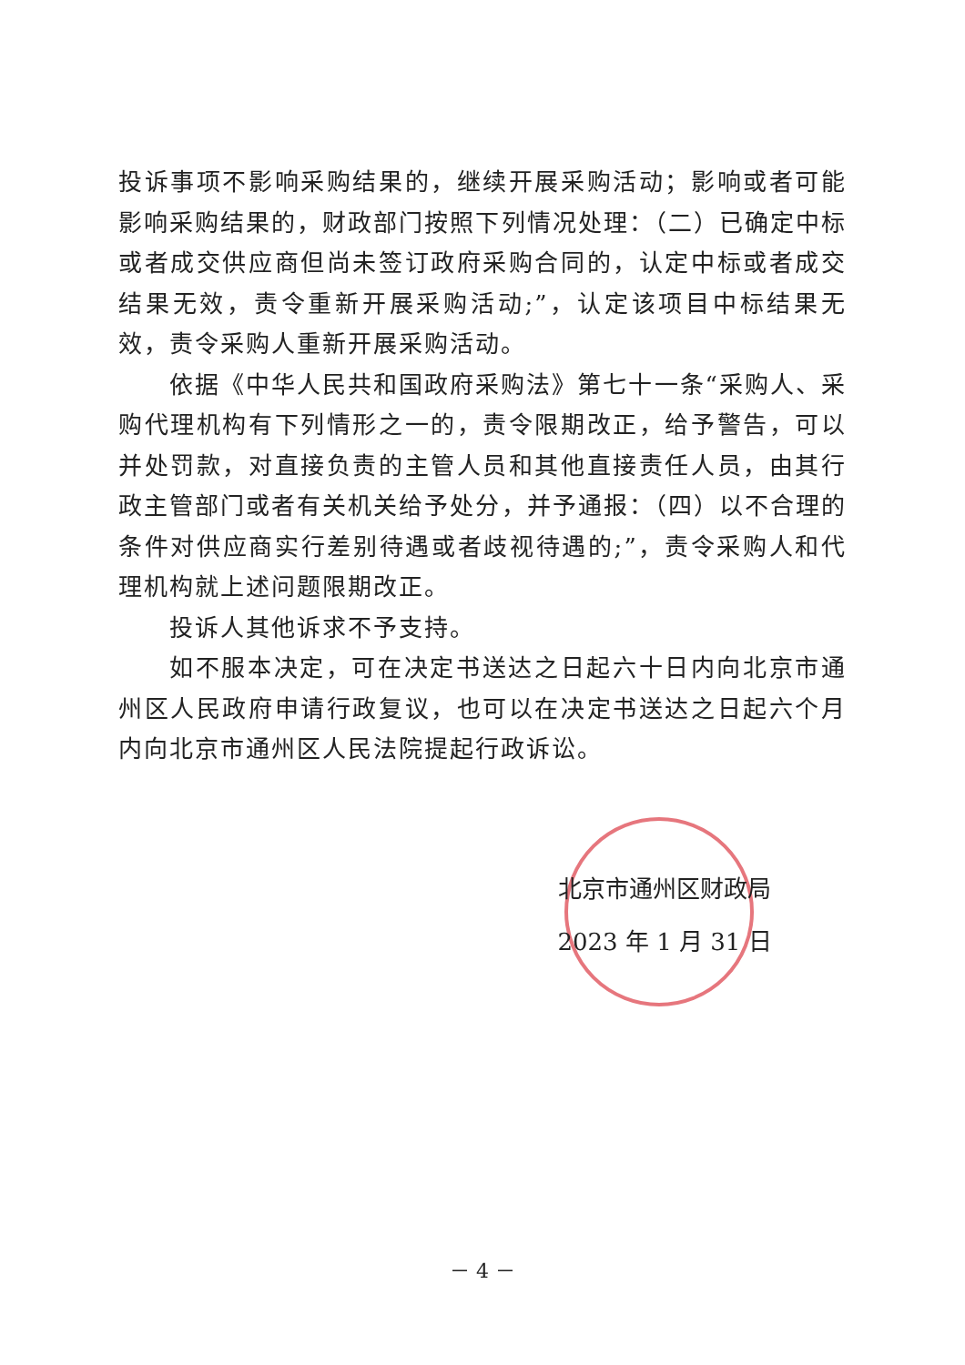投诉事项不影响采购结果的，继续开展采购活动；影响或者可能影响采购结果的，财政部门按照下列情况处理：（二）已确定中标或者成交供应商但尚未签订政府采购合同的，认定中标或者成交结果无效，责令重新开展采购活动;”，认定该项目中标结果无效，责令采购人重新开展采购活动。
依据《中华人民共和国政府采购法》第七十一条“采购人、采购代理机构有下列情形之一的，责令限期改正，给予警告，可以并处罚款，对直接负责的主管人员和其他直接责任人员，由其行政主管部门或者有关机关给予处分，并予通报：（四）以不合理的条件对供应商实行差别待遇或者歧视待遇的;”，责令采购人和代理机构就上述问题限期改正。
投诉人其他诉求不予支持。
如不服本决定，可在决定书送达之日起六十日内向北京市通州区人民政府申请行政复议，也可以在决定书送达之日起六个月内向北京市通州区人民法院提起行政诉讼。
北京市通州区财政局
2023 年 1 月 31 日
－ 4 －